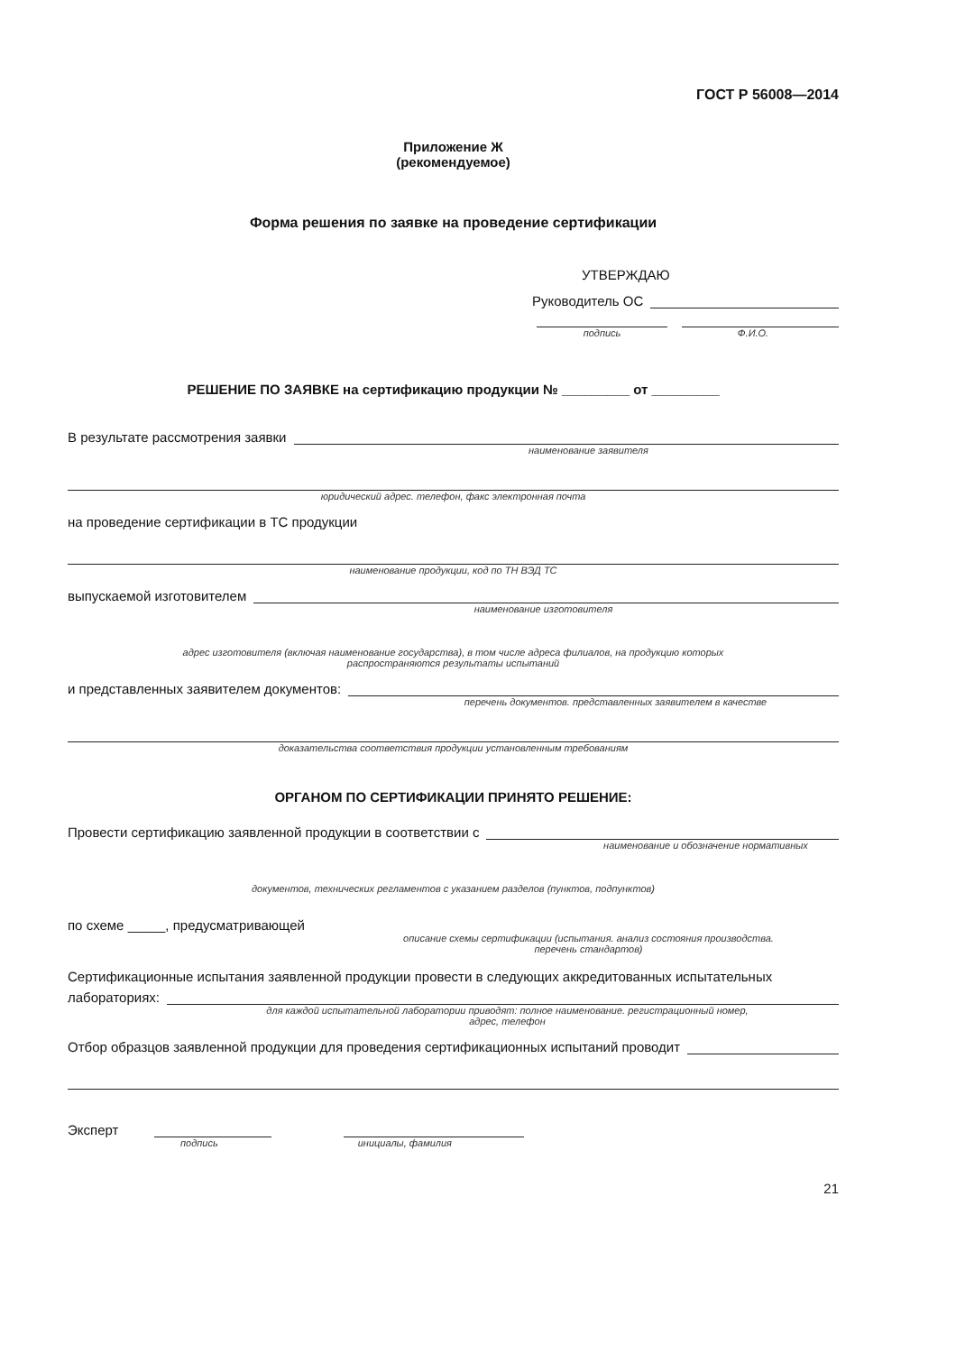ГОСТ Р 56008—2014
Приложение Ж
(рекомендуемое)
Форма решения по заявке на проведение сертификации
УТВЕРЖДАЮ
Руководитель ОС
подпись Ф.И.О.
РЕШЕНИЕ ПО ЗАЯВКЕ на сертификацию продукции № _________ от _________
В результате рассмотрения заявки
наименование заявителя
юридический адрес. телефон, факс электронная почта
на проведение сертификации в ТС продукции
наименование продукции, код по ТН ВЭД ТС
выпускаемой изготовителем
наименование изготовителя
адрес изготовителя (включая наименование государства), в том числе адреса филиалов, на продукцию которых
распространяются результаты испытаний
и представленных заявителем документов:
перечень документов. представленных заявителем в качестве
доказательства соответствия продукции установленным требованиям
ОРГАНОМ ПО СЕРТИФИКАЦИИ ПРИНЯТО РЕШЕНИЕ:
Провести сертификацию заявленной продукции в соответствии с
наименование и обозначение нормативных
документов, технических регламентов с указанием разделов (пунктов, подпунктов)
по схеме _____, предусматривающей
описание схемы сертификации (испытания. анализ состояния производства.
перечень стандартов)
Сертификационные испытания заявленной продукции провести в следующих аккредитованных испытательных
лабораториях:
для каждой испытательной лаборатории приводят: полное наименование. регистрационный номер,
адрес, телефон
Отбор образцов заявленной продукции для проведения сертификационных испытаний проводит
Эксперт
подпись инициалы, фамилия
21